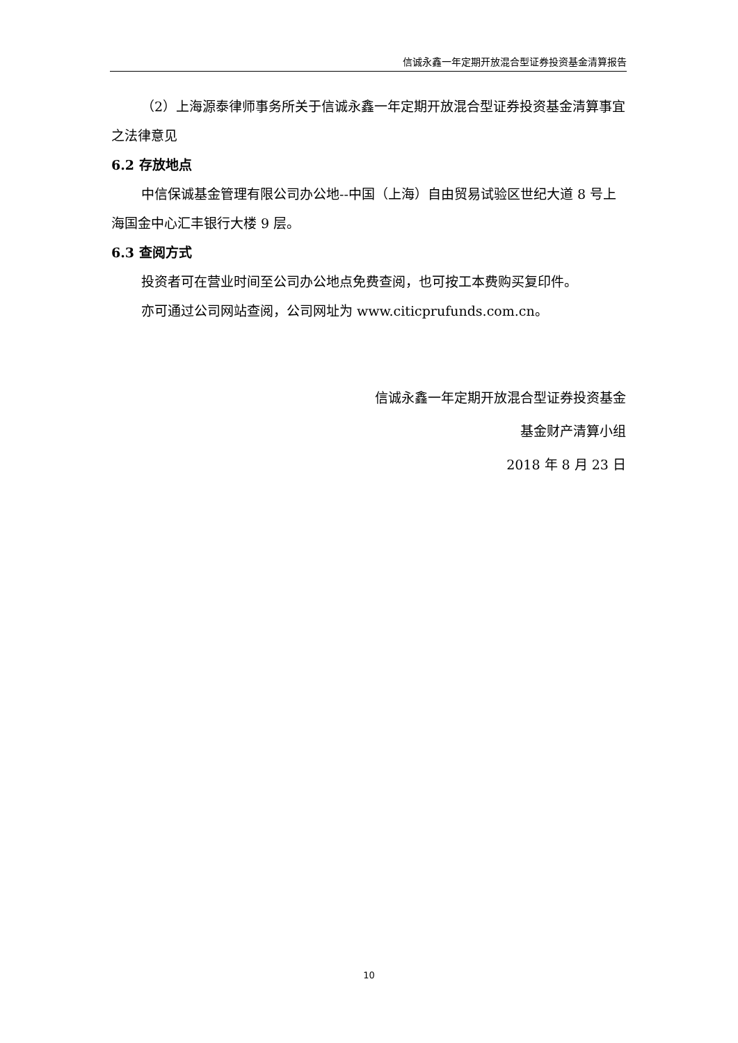信诚永鑫一年定期开放混合型证券投资基金清算报告
（2）上海源泰律师事务所关于信诚永鑫一年定期开放混合型证券投资基金清算事宜之法律意见
6.2 存放地点
中信保诚基金管理有限公司办公地--中国（上海）自由贸易试验区世纪大道 8 号上海国金中心汇丰银行大楼 9 层。
6.3 查阅方式
投资者可在营业时间至公司办公地点免费查阅，也可按工本费购买复印件。
亦可通过公司网站查阅，公司网址为 www.citicprufunds.com.cn。
信诚永鑫一年定期开放混合型证券投资基金
基金财产清算小组
2018 年 8 月 23 日
10